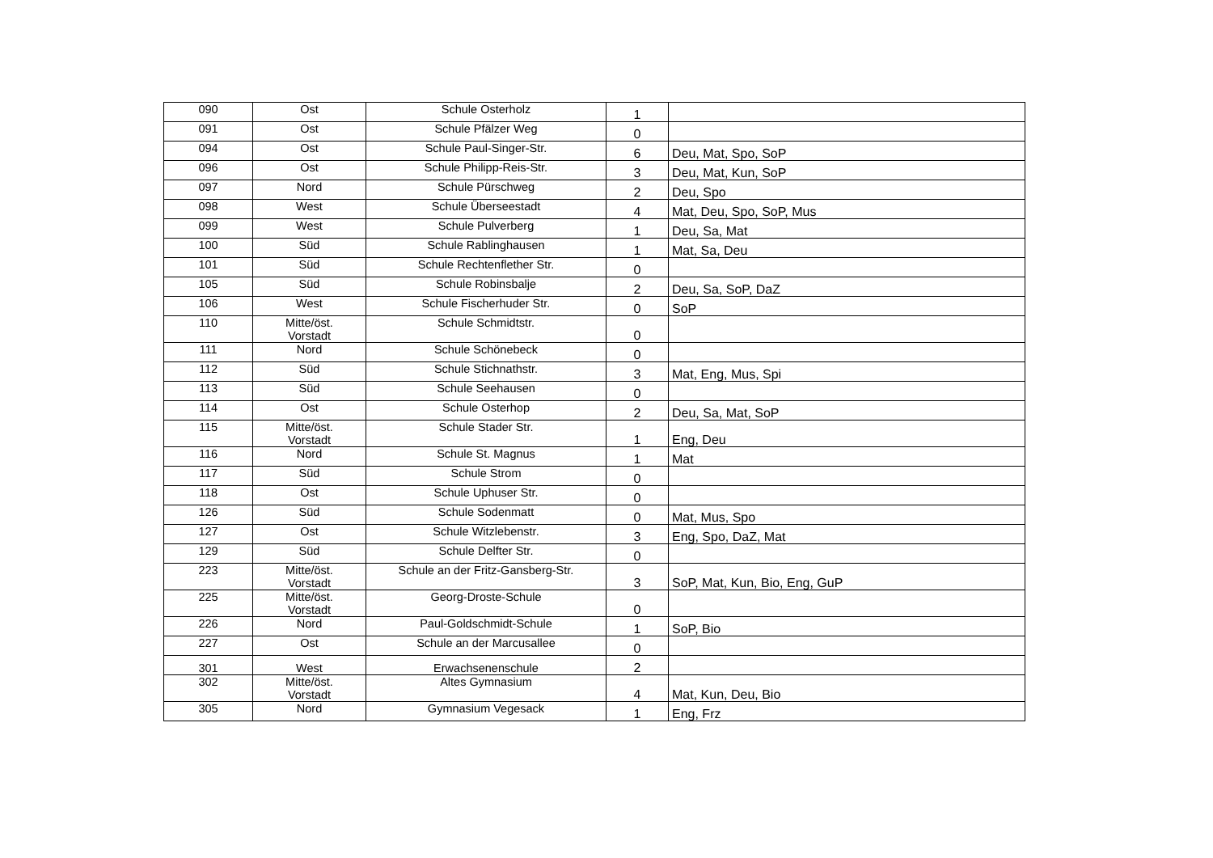| 090 | Ost | Schule Osterholz | 1 | |
| 091 | Ost | Schule Pfälzer Weg | 0 | |
| 094 | Ost | Schule Paul-Singer-Str. | 6 | Deu, Mat, Spo, SoP |
| 096 | Ost | Schule Philipp-Reis-Str. | 3 | Deu, Mat, Kun, SoP |
| 097 | Nord | Schule Pürschweg | 2 | Deu, Spo |
| 098 | West | Schule Überseestadt | 4 | Mat, Deu, Spo, SoP, Mus |
| 099 | West | Schule Pulverberg | 1 | Deu, Sa, Mat |
| 100 | Süd | Schule Rablinghausen | 1 | Mat, Sa, Deu |
| 101 | Süd | Schule Rechtenflether Str. | 0 | |
| 105 | Süd | Schule Robinsbalje | 2 | Deu, Sa, SoP, DaZ |
| 106 | West | Schule Fischerhuder Str. | 0 | SoP |
| 110 | Mitte/öst. Vorstadt | Schule Schmidtstr. | 0 | |
| 111 | Nord | Schule Schönebeck | 0 | |
| 112 | Süd | Schule Stichnathstr. | 3 | Mat, Eng, Mus, Spi |
| 113 | Süd | Schule Seehausen | 0 | |
| 114 | Ost | Schule Osterhop | 2 | Deu, Sa, Mat, SoP |
| 115 | Mitte/öst. Vorstadt | Schule Stader Str. | 1 | Eng, Deu |
| 116 | Nord | Schule St. Magnus | 1 | Mat |
| 117 | Süd | Schule Strom | 0 | |
| 118 | Ost | Schule Uphuser Str. | 0 | |
| 126 | Süd | Schule Sodenmatt | 0 | Mat, Mus, Spo |
| 127 | Ost | Schule Witzlebenstr. | 3 | Eng, Spo, DaZ, Mat |
| 129 | Süd | Schule Delfter Str. | 0 | |
| 223 | Mitte/öst. Vorstadt | Schule an der Fritz-Gansberg-Str. | 3 | SoP, Mat, Kun, Bio, Eng, GuP |
| 225 | Mitte/öst. Vorstadt | Georg-Droste-Schule | 0 | |
| 226 | Nord | Paul-Goldschmidt-Schule | 1 | SoP, Bio |
| 227 | Ost | Schule an der Marcusallee | 0 | |
| 301 | West | Erwachsenenschule | 2 | |
| 302 | Mitte/öst. Vorstadt | Altes Gymnasium | 4 | Mat, Kun, Deu, Bio |
| 305 | Nord | Gymnasium Vegesack | 1 | Eng, Frz |